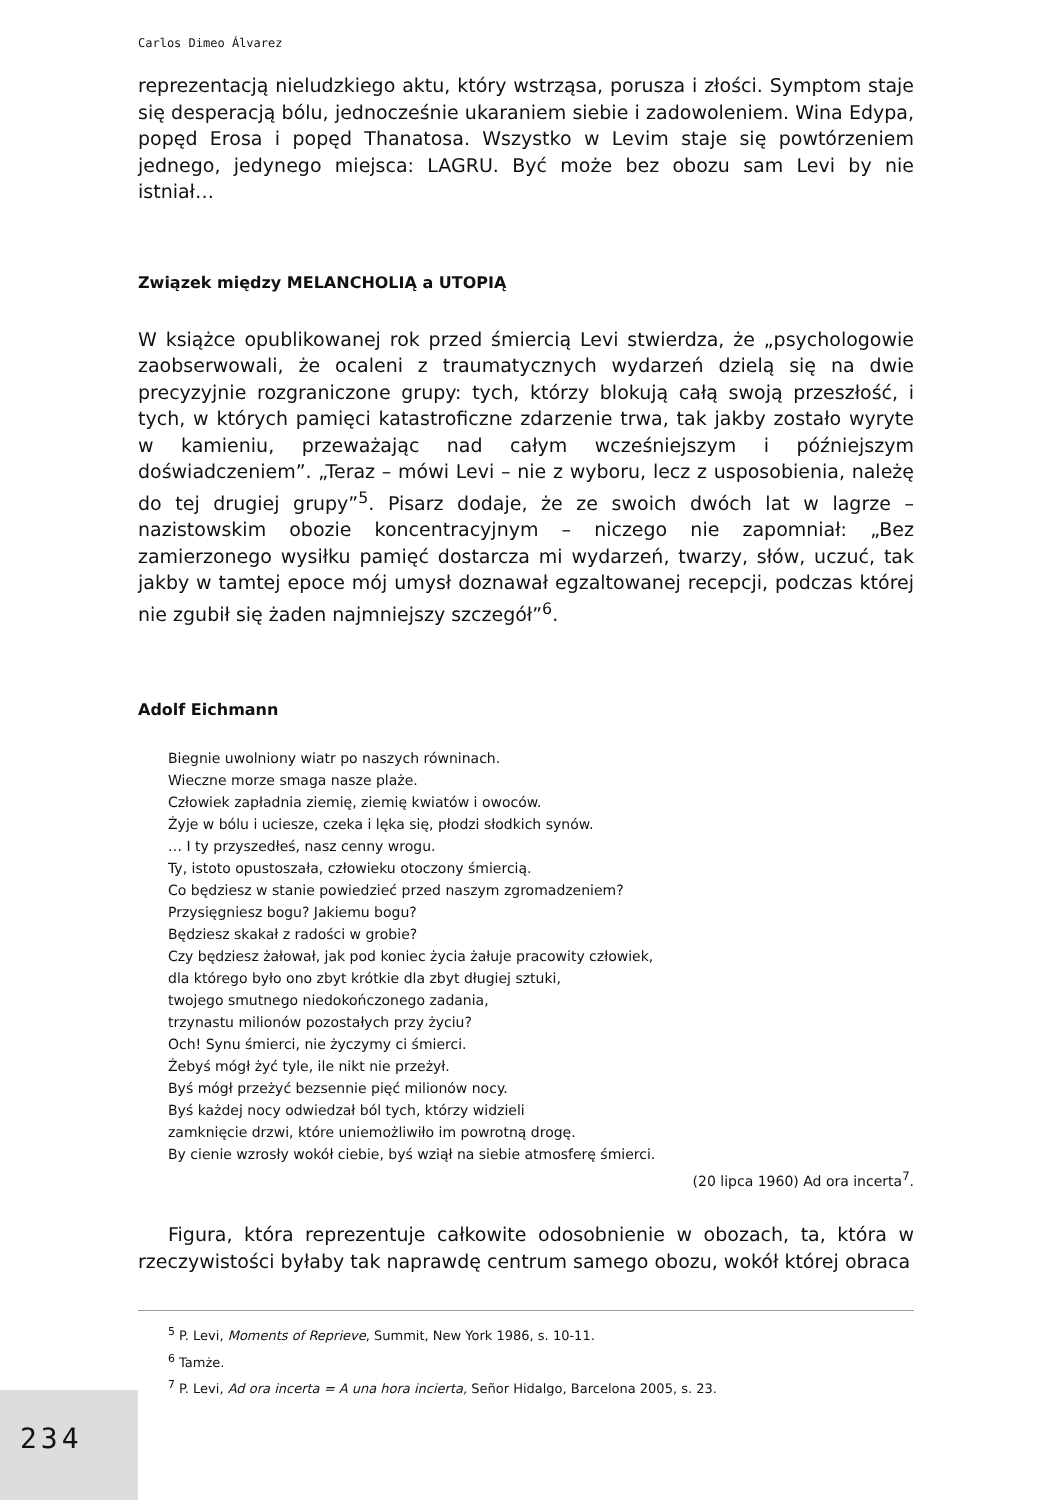Carlos Dimeo Álvarez
reprezentacją nieludzkiego aktu, który wstrząsa, porusza i złości. Symptom staje się desperacją bólu, jednocześnie ukaraniem siebie i zadowoleniem. Wina Edypa, popęd Erosa i popęd Thanatosa. Wszystko w Levim staje się powtórzeniem jednego, jedynego miejsca: LAGRU. Być może bez obozu sam Levi by nie istniał…
Związek między MELANCHOLIĄ a UTOPIĄ
W książce opublikowanej rok przed śmiercią Levi stwierdza, że „psychologowie zaobserwowali, że ocaleni z traumatycznych wydarzeń dzielą się na dwie precyzyjnie rozgraniczone grupy: tych, którzy blokują całą swoją przeszłość, i tych, w których pamięci katastroficzne zdarzenie trwa, tak jakby zostało wyryte w kamieniu, przeważając nad całym wcześniejszym i późniejszym doświadczeniem”. „Teraz – mówi Levi – nie z wyboru, lecz z usposobienia, należę do tej drugiej grupy”<sup>5</sup>. Pisarz dodaje, że ze swoich dwóch lat w lagrze – nazistowskim obozie koncentracyjnym – niczego nie zapomniał: „Bez zamierzonego wysiłku pamięć dostarcza mi wydarzeń, twarzy, słów, uczuć, tak jakby w tamtej epoce mój umysł doznawał egzaltowanej recepcji, podczas której nie zgubił się żaden najmniejszy szczegół”<sup>6</sup>.
Adolf Eichmann
Biegnie uwolniony wiatr po naszych równinach.
Wieczne morze smaga nasze plaże.
Człowiek zapładnia ziemię, ziemię kwiatów i owoców.
Żyje w bólu i uciesze, czeka i lęka się, płodzi słodkich synów.
… I ty przyszedłeś, nasz cenny wrogu.
Ty, istoto opustoszała, człowieku otoczony śmiercią.
Co będziesz w stanie powiedzieć przed naszym zgromadzeniem?
Przysięgniesz bogu? Jakiemu bogu?
Będziesz skakał z radości w grobie?
Czy będziesz żałował, jak pod koniec życia żałuje pracowity człowiek,
dla którego było ono zbyt krótkie dla zbyt długiej sztuki,
twojego smutnego niedokończonego zadania,
trzynastu milionów pozostałych przy życiu?
Och! Synu śmierci, nie życzymy ci śmierci.
Żebyś mógł żyć tyle, ile nikt nie przeżył.
Byś mógł przeżyć bezsennie pięć milionów nocy.
Byś każdej nocy odwiedzał ból tych, którzy widzieli
zamknięcie drzwi, które uniemożliwiło im powrotną drogę.
By cienie wzrosły wokół ciebie, byś wziął na siebie atmosferę śmierci.
(20 lipca 1960) Ad ora incerta<sup>7</sup>.
Figura, która reprezentuje całkowite odosobnienie w obozach, ta, która w rzeczywistości byłaby tak naprawdę centrum samego obozu, wokół której obraca
<sup>5</sup> P. Levi, Moments of Reprieve, Summit, New York 1986, s. 10-11.
<sup>6</sup> Tamże.
<sup>7</sup> P. Levi, Ad ora incerta = A una hora incierta, Señor Hidalgo, Barcelona 2005, s. 23.
234